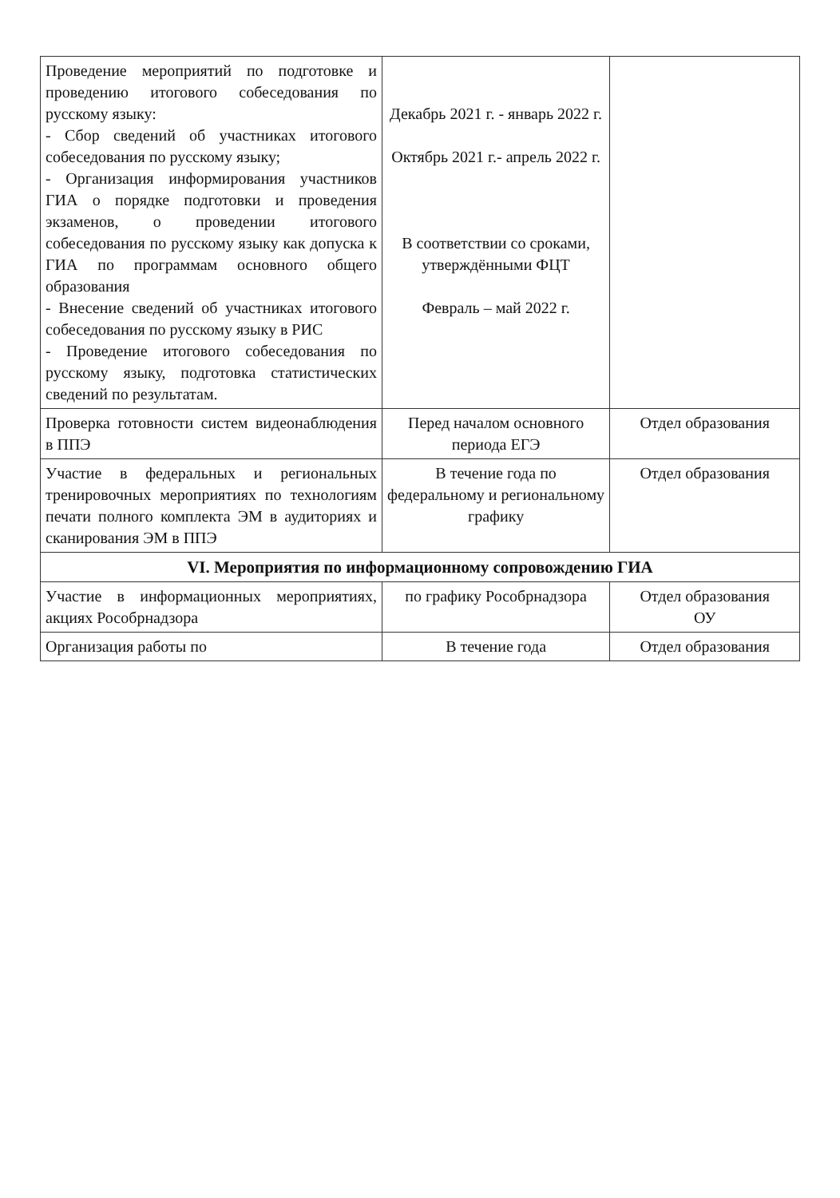| Проведение мероприятий по подготовке и проведению итогового собеседования по русскому языку: - Сбор сведений об участниках итогового собеседования по русскому языку; - Организация информирования участников ГИА о порядке подготовки и проведения экзаменов, о проведении итогового собеседования по русскому языку как допуска к ГИА по программам основного общего образования - Внесение сведений об участниках итогового собеседования по русскому языку в РИС - Проведение итогового собеседования по русскому языку, подготовка статистических сведений по результатам. | Декабрь 2021 г. - январь 2022 г. Октябрь 2021 г.- апрель 2022 г. В соответствии со сроками, утверждёнными ФЦТ Февраль – май 2022 г. | |
| Проверка готовности систем видеонаблюдения в ППЭ | Перед началом основного периода ЕГЭ | Отдел образования |
| Участие в федеральных и региональных тренировочных мероприятиях по технологиям печати полного комплекта ЭМ в аудиториях и сканирования ЭМ в ППЭ | В течение года по федеральному и региональному графику | Отдел образования |
| VI. Мероприятия по информационному сопровождению ГИА | | |
| Участие в информационных мероприятиях, акциях Рособрнадзора | по графику Рособрнадзора | Отдел образования ОУ |
| Организация работы по | В течение года | Отдел образования |